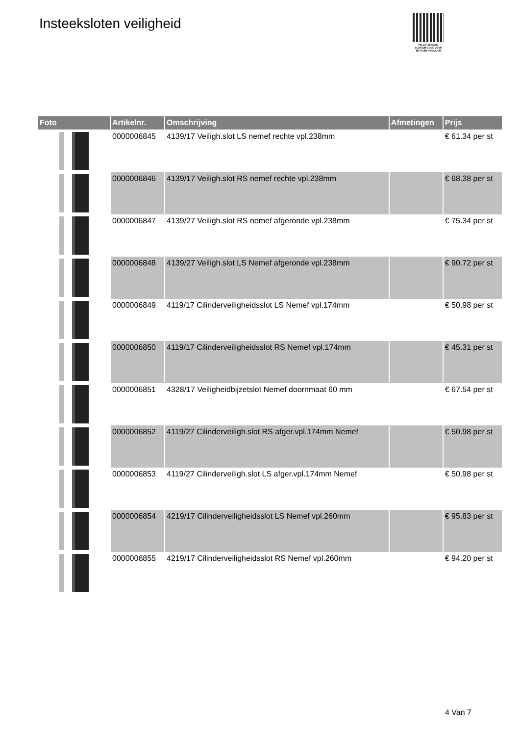Insteeksloten veiligheid
PALLETSERVICE
SCAN QR-CODE VOOR
RETOURFORMULIER
| Foto | Artikelnr. | Omschrijving | Afmetingen | Prijs |
| --- | --- | --- | --- | --- |
| | 0000006845 | 4139/17 Veiligh.slot LS nemef rechte vpl.238mm | | € 61.34 per st |
| | 0000006846 | 4139/17 Veiligh.slot RS nemef rechte vpl.238mm | | € 68.38 per st |
| | 0000006847 | 4139/27 Veiligh.slot RS nemef afgeronde vpl.238mm | | € 75.34 per st |
| | 0000006848 | 4139/27 Veiligh.slot LS Nemef afgeronde vpl.238mm | | € 90.72 per st |
| | 0000006849 | 4119/17 Cilinderveiligheidsslot LS Nemef vpl.174mm | | € 50.98 per st |
| | 0000006850 | 4119/17 Cilinderveiligheidsslot RS Nemef vpl.174mm | | € 45.31 per st |
| | 0000006851 | 4328/17 Veiligheidbijzetslot Nemef doornmaat 60 mm | | € 67.54 per st |
| | 0000006852 | 4119/27 Cilinderveiligh.slot RS afger.vpl.174mm Nemef | | € 50.98 per st |
| | 0000006853 | 4119/27 Cilinderveiligh.slot LS afger.vpl.174mm Nemef | | € 50.98 per st |
| | 0000006854 | 4219/17 Cilinderveiligheidsslot LS Nemef vpl.260mm | | € 95.83 per st |
| | 0000006855 | 4219/17 Cilinderveiligheidsslot RS Nemef vpl.260mm | | € 94.20 per st |
4 Van 7